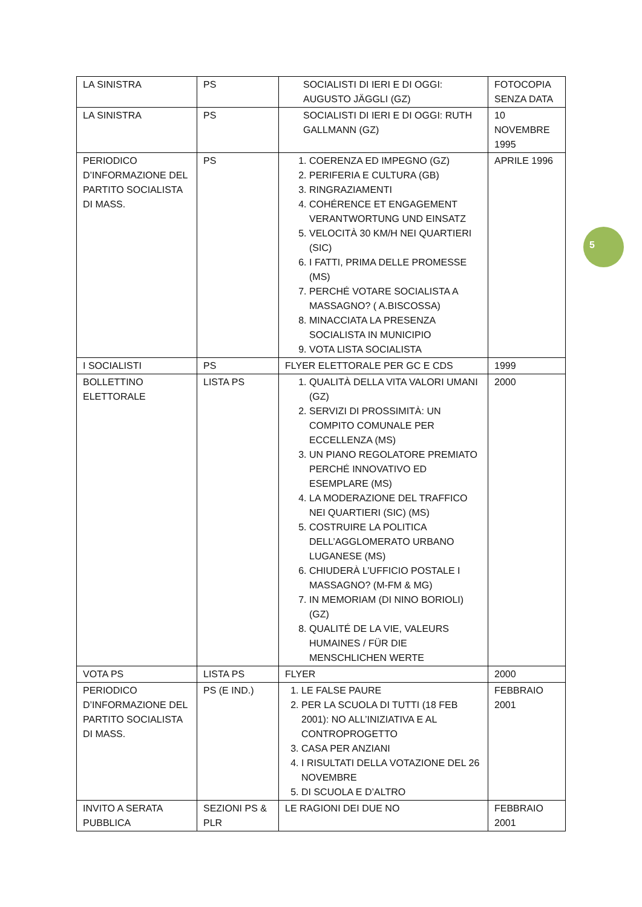| LA SINISTRA | PS | SOCIALISTI DI IERI E DI OGGI: AUGUSTO JÄGGLI (GZ) | FOTOCOPIA SENZA DATA |
| LA SINISTRA | PS | SOCIALISTI DI IERI E DI OGGI: RUTH GALLMANN (GZ) | 10 NOVEMBRE 1995 |
| PERIODICO D’INFORMAZIONE DEL PARTITO SOCIALISTA DI MASS. | PS | 1. COERENZA ED IMPEGNO (GZ) 2. PERIFERIA E CULTURA (GB) 3. RINGRAZIAMENTI 4. COHÉRENCE ET ENGAGEMENT VERANTWORTUNG UND EINSATZ 5. VELOCITÀ 30 KM/H NEI QUARTIERI (SIC) 6. I FATTI, PRIMA DELLE PROMESSE (MS) 7. PERCHÉ VOTARE SOCIALISTA A MASSAGNO? ( A.BISCOSSA) 8. MINACCIATA LA PRESENZA SOCIALISTA IN MUNICIPIO 9. VOTA LISTA SOCIALISTA | APRILE 1996 |
| I SOCIALISTI | PS | FLYER ELETTORALE PER GC E CDS | 1999 |
| BOLLETTINO ELETTORALE | LISTA PS | 1. QUALITÀ DELLA VITA VALORI UMANI (GZ) 2. SERVIZI DI PROSSIMITÀ: UN COMPITO COMUNALE PER ECCELLENZA (MS) 3. UN PIANO REGOLATORE PREMIATO PERCHÉ INNOVATIVO ED ESEMPLARE (MS) 4. LA MODERAZIONE DEL TRAFFICO NEI QUARTIERI (SIC) (MS) 5. COSTRUIRE LA POLITICA DELL’AGGLOMERATO URBANO LUGANESE (MS) 6. CHIUDERÀ L’UFFICIO POSTALE I MASSAGNO? (M-FM & MG) 7. IN MEMORIAM (DI NINO BORIOLI) (GZ) 8. QUALITÉ DE LA VIE, VALEURS HUMAINES / FÜR DIE MENSCHLICHEN WERTE | 2000 |
| VOTA PS | LISTA PS | FLYER | 2000 |
| PERIODICO D’INFORMAZIONE DEL PARTITO SOCIALISTA DI MASS. | PS (E IND.) | 1. LE FALSE PAURE 2. PER LA SCUOLA DI TUTTI (18 FEB 2001): NO ALL’INIZIATIVA E AL CONTROPROGETTO 3. CASA PER ANZIANI 4. I RISULTATI DELLA VOTAZIONE DEL 26 NOVEMBRE 5. DI SCUOLA E D’ALTRO | FEBBRAIO 2001 |
| INVITO A SERATA PUBBLICA | SEZIONI PS & PLR | LE RAGIONI DEI DUE NO | FEBBRAIO 2001 |
5